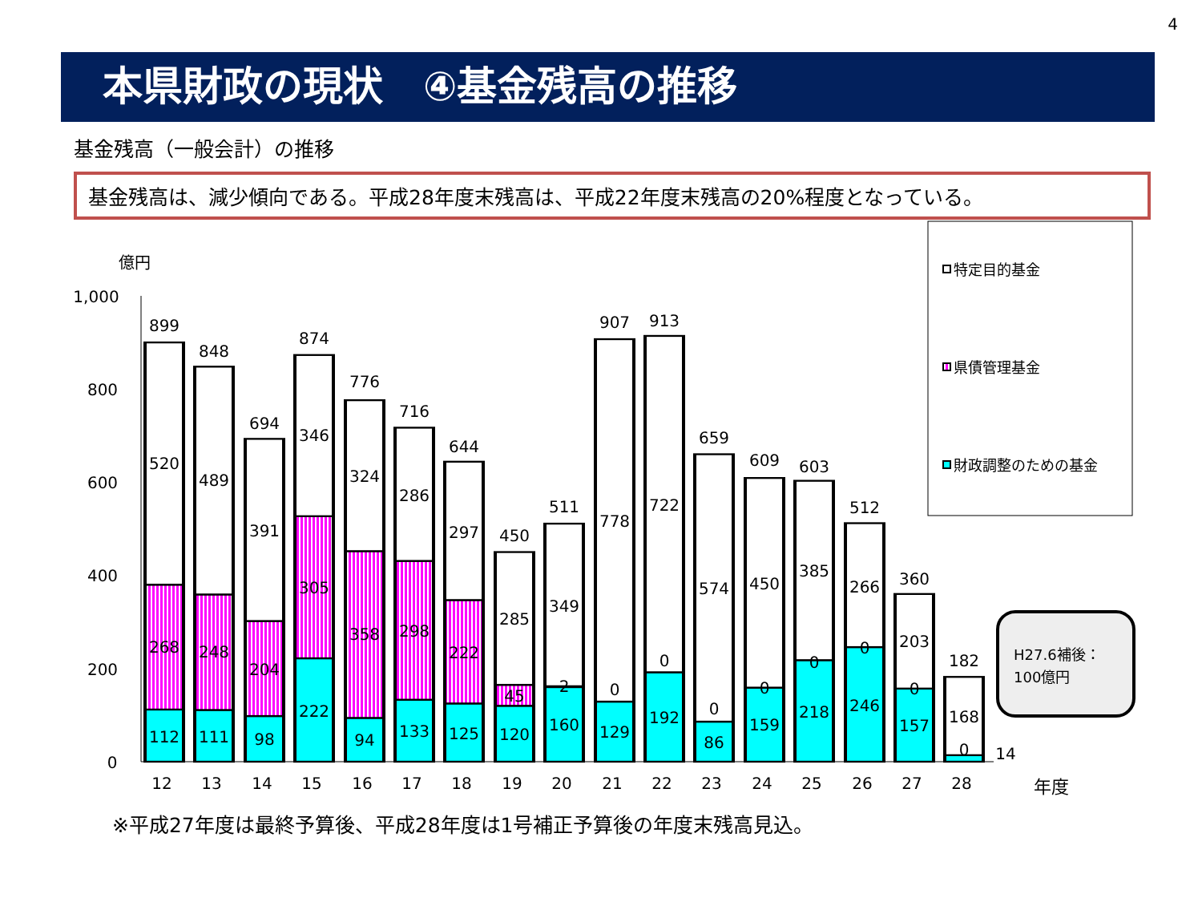4
本県財政の現状　④基金残高の推移
基金残高（一般会計）の推移
基金残高は、減少傾向である。平成28年度末残高は、平成22年度末残高の20%程度となっている。
億円
1,000
800
600
400
200
0
899
520
268
112
848
489
248
111
694
391
204
98
874
346
305
222
776
324
358
94
716
286
298
133
644
297
222
125
450
285
45
120
511
349
2
160
907
778
0
129
913
722
0
192
659
574
0
86
609
450
0
159
603
385
0
218
512
266
0
246
360
203
0
157
182
168
0
14
12
13
14
15
16
17
18
19
20
21
22
23
24
25
26
27
28
年度
特定目的基金
県債管理基金
財政調整のための基金
H27.6補後：
100億円
※平成27年度は最終予算後、平成28年度は1号補正予算後の年度末残高見込。